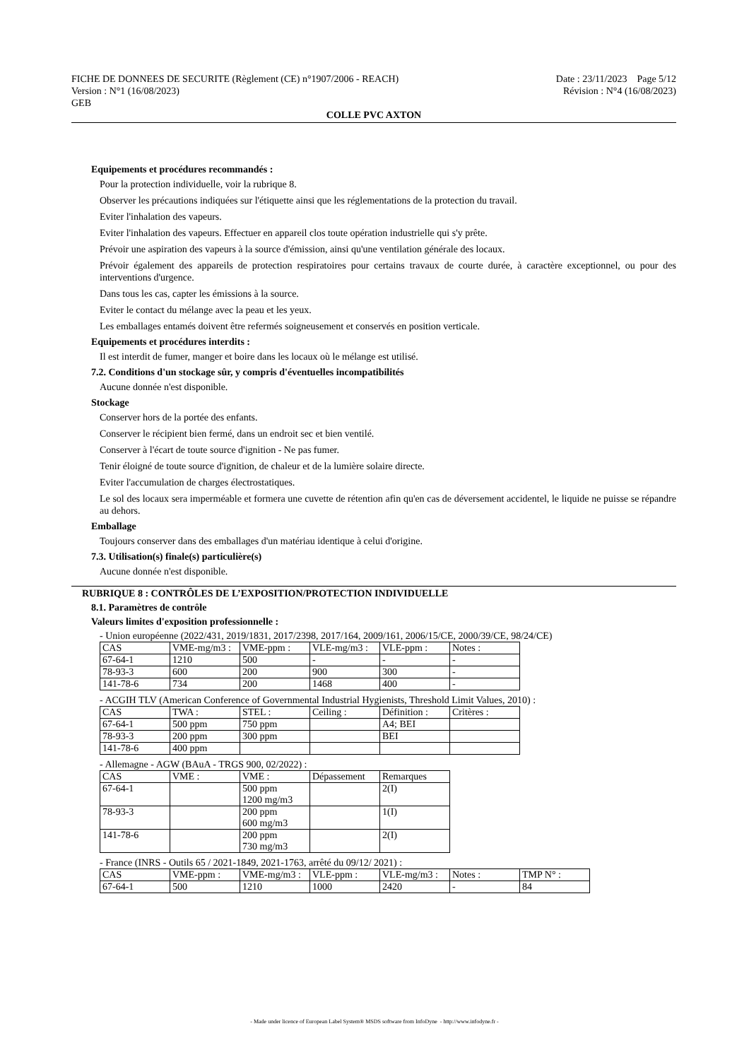FICHE DE DONNEES DE SECURITE (Règlement (CE) n°1907/2006 - REACH) Date : 23/11/2023 Page 5/12
Version : N°1 (16/08/2023) Révision : N°4 (16/08/2023)
GEB
COLLE PVC AXTON
Equipements et procédures recommandés :
Pour la protection individuelle, voir la rubrique 8.
Observer les précautions indiquées sur l'étiquette ainsi que les réglementations de la protection du travail.
Eviter l'inhalation des vapeurs.
Eviter l'inhalation des vapeurs. Effectuer en appareil clos toute opération industrielle qui s'y prête.
Prévoir une aspiration des vapeurs à la source d'émission, ainsi qu'une ventilation générale des locaux.
Prévoir également des appareils de protection respiratoires pour certains travaux de courte durée, à caractère exceptionnel, ou pour des interventions d'urgence.
Dans tous les cas, capter les émissions à la source.
Eviter le contact du mélange avec la peau et les yeux.
Les emballages entamés doivent être refermés soigneusement et conservés en position verticale.
Equipements et procédures interdits :
Il est interdit de fumer, manger et boire dans les locaux où le mélange est utilisé.
7.2. Conditions d'un stockage sûr, y compris d'éventuelles incompatibilités
Aucune donnée n'est disponible.
Stockage
Conserver hors de la portée des enfants.
Conserver le récipient bien fermé, dans un endroit sec et bien ventilé.
Conserver à l'écart de toute source d'ignition - Ne pas fumer.
Tenir éloigné de toute source d'ignition, de chaleur et de la lumière solaire directe.
Eviter l'accumulation de charges électrostatiques.
Le sol des locaux sera imperméable et formera une cuvette de rétention afin qu'en cas de déversement accidentel, le liquide ne puisse se répandre au dehors.
Emballage
Toujours conserver dans des emballages d'un matériau identique à celui d'origine.
7.3. Utilisation(s) finale(s) particulière(s)
Aucune donnée n'est disponible.
RUBRIQUE 8 : CONTRÔLES DE L’EXPOSITION/PROTECTION INDIVIDUELLE
8.1. Paramètres de contrôle
Valeurs limites d'exposition professionnelle :
- Union européenne (2022/431, 2019/1831, 2017/2398, 2017/164, 2009/161, 2006/15/CE, 2000/39/CE, 98/24/CE)
| CAS | VME-mg/m3 : | VME-ppm : | VLE-mg/m3 : | VLE-ppm : | Notes : |
| --- | --- | --- | --- | --- | --- |
| 67-64-1 | 1210 | 500 | - | - | - |
| 78-93-3 | 600 | 200 | 900 | 300 | - |
| 141-78-6 | 734 | 200 | 1468 | 400 | - |
- ACGIH TLV (American Conference of Governmental Industrial Hygienists, Threshold Limit Values, 2010) :
| CAS | TWA : | STEL : | Ceiling : | Définition : | Critères : |
| --- | --- | --- | --- | --- | --- |
| 67-64-1 | 500 ppm | 750 ppm | | A4; BEI | |
| 78-93-3 | 200 ppm | 300 ppm | | BEI | |
| 141-78-6 | 400 ppm | | | | |
- Allemagne - AGW (BAuA - TRGS 900, 02/2022) :
| CAS | VME : | VME : | Dépassement | Remarques |
| --- | --- | --- | --- | --- |
| 67-64-1 | | 500 ppm 1200 mg/m3 | | 2(I) |
| 78-93-3 | | 200 ppm 600 mg/m3 | | 1(I) |
| 141-78-6 | | 200 ppm 730 mg/m3 | | 2(I) |
- France (INRS - Outils 65 / 2021-1849, 2021-1763, arrêté du 09/12/ 2021) :
| CAS | VME-ppm : | VME-mg/m3 : | VLE-ppm : | VLE-mg/m3 : | Notes : | TMP N° : |
| --- | --- | --- | --- | --- | --- | --- |
| 67-64-1 | 500 | 1210 | 1000 | 2420 | - | 84 |
- Made under licence of European Label System® MSDS software from InfoDyne - http://www.infodyne.fr -